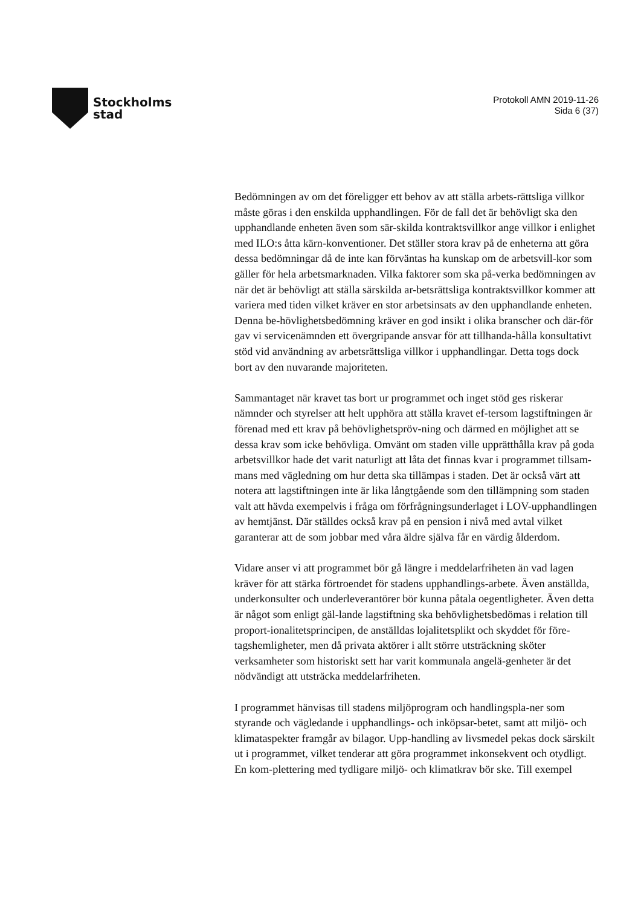Stockholms
stad
Protokoll AMN 2019-11-26
Sida 6 (37)
Bedömningen av om det föreligger ett behov av att ställa arbets-rättsliga villkor måste göras i den enskilda upphandlingen. För de fall det är behövligt ska den upphandlande enheten även som sär-skilda kontraktsvillkor ange villkor i enlighet med ILO:s åtta kärn-konventioner. Det ställer stora krav på de enheterna att göra dessa bedömningar då de inte kan förväntas ha kunskap om de arbetsvill-kor som gäller för hela arbetsmarknaden. Vilka faktorer som ska på-verka bedömningen av när det är behövligt att ställa särskilda ar-betsrättsliga kontraktsvillkor kommer att variera med tiden vilket kräver en stor arbetsinsats av den upphandlande enheten. Denna be-hövlighetsbedömning kräver en god insikt i olika branscher och där-för gav vi servicenämnden ett övergripande ansvar för att tillhanda-hålla konsultativt stöd vid användning av arbetsrättsliga villkor i upphandlingar. Detta togs dock bort av den nuvarande majoriteten.
Sammantaget när kravet tas bort ur programmet och inget stöd ges riskerar nämnder och styrelser att helt upphöra att ställa kravet ef-tersom lagstiftningen är förenad med ett krav på behövlighetspröv-ning och därmed en möjlighet att se dessa krav som icke behövliga. Omvänt om staden ville upprätthålla krav på goda arbetsvillkor hade det varit naturligt att låta det finnas kvar i programmet tillsam-mans med vägledning om hur detta ska tillämpas i staden. Det är också värt att notera att lagstiftningen inte är lika långtgående som den tillämpning som staden valt att hävda exempelvis i fråga om förfrågningsunderlaget i LOV-upphandlingen av hemtjänst. Där ställdes också krav på en pension i nivå med avtal vilket garanterar att de som jobbar med våra äldre själva får en värdig ålderdom.
Vidare anser vi att programmet bör gå längre i meddelarfriheten än vad lagen kräver för att stärka förtroendet för stadens upphandlings-arbete. Även anställda, underkonsulter och underleverantörer bör kunna påtala oegentligheter. Även detta är något som enligt gäl-lande lagstiftning ska behövlighetsbedömas i relation till proport-ionalitetsprincipen, de anställdas lojalitetsplikt och skyddet för före-tagshemligheter, men då privata aktörer i allt större utsträckning sköter verksamheter som historiskt sett har varit kommunala angelä-genheter är det nödvändigt att utsträcka meddelarfriheten.
I programmet hänvisas till stadens miljöprogram och handlingspla-ner som styrande och vägledande i upphandlings- och inköpsar-betet, samt att miljö- och klimataspekter framgår av bilagor. Upp-handling av livsmedel pekas dock särskilt ut i programmet, vilket tenderar att göra programmet inkonsekvent och otydligt. En kom-plettering med tydligare miljö- och klimatkrav bör ske. Till exempel